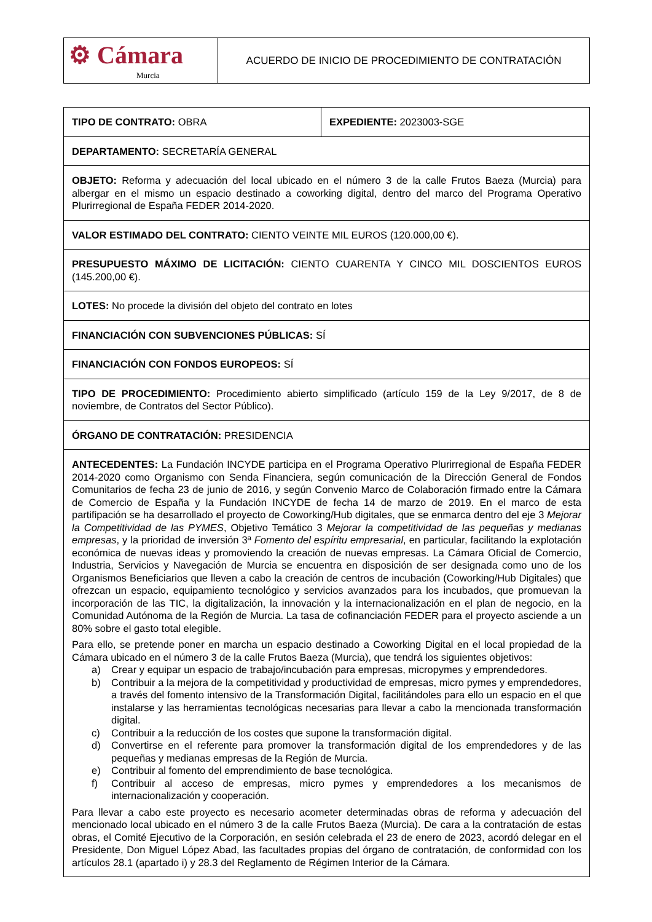| ⚙ Cámara Murcia | ACUERDO DE INICIO DE PROCEDIMIENTO DE CONTRATACIÓN |
| TIPO DE CONTRATO: OBRA | EXPEDIENTE: 2023003-SGE |
| DEPARTAMENTO: SECRETARÍA GENERAL | |
| OBJETO: Reforma y adecuación del local ubicado en el número 3 de la calle Frutos Baeza (Murcia) para albergar en el mismo un espacio destinado a coworking digital, dentro del marco del Programa Operativo Plurirregional de España FEDER 2014-2020. | |
| VALOR ESTIMADO DEL CONTRATO: CIENTO VEINTE MIL EUROS (120.000,00 €). | |
| PRESUPUESTO MÁXIMO DE LICITACIÓN: CIENTO CUARENTA Y CINCO MIL DOSCIENTOS EUROS (145.200,00 €). | |
| LOTES: No procede la división del objeto del contrato en lotes | |
| FINANCIACIÓN CON SUBVENCIONES PÚBLICAS: SÍ | |
| FINANCIACIÓN CON FONDOS EUROPEOS: SÍ | |
| TIPO DE PROCEDIMIENTO: Procedimiento abierto simplificado (artículo 159 de la Ley 9/2017, de 8 de noviembre, de Contratos del Sector Público). | |
| ÓRGANO DE CONTRATACIÓN: PRESIDENCIA | |
| ANTECEDENTES: La Fundación INCYDE participa en el Programa Operativo Plurirregional de España FEDER 2014-2020 como Organismo con Senda Financiera, según comunicación de la Dirección General de Fondos Comunitarios de fecha 23 de junio de 2016, y según Convenio Marco de Colaboración firmado entre la Cámara de Comercio de España y la Fundación INCYDE de fecha 14 de marzo de 2019. En el marco de esta partifipación se ha desarrollado el proyecto de Coworking/Hub digitales, que se enmarca dentro del eje 3 Mejorar la Competitividad de las PYMES , Objetivo Temático 3 Mejorar la competitividad de las pequeñas y medianas empresas , y la prioridad de inversión 3ª Fomento del espíritu empresarial , en particular, facilitando la explotación económica de nuevas ideas y promoviendo la creación de nuevas empresas. La Cámara Oficial de Comercio, Industria, Servicios y Navegación de Murcia se encuentra en disposición de ser designada como uno de los Organismos Beneficiarios que lleven a cabo la creación de centros de incubación (Coworking/Hub Digitales) que ofrezcan un espacio, equipamiento tecnológico y servicios avanzados para los incubados, que promuevan la incorporación de las TIC, la digitalización, la innovación y la internacionalización en el plan de negocio, en la Comunidad Autónoma de la Región de Murcia. La tasa de cofinanciación FEDER para el proyecto asciende a un 80% sobre el gasto total elegible. Para ello, se pretende poner en marcha un espacio destinado a Coworking Digital en el local propiedad de la Cámara ubicado en el número 3 de la calle Frutos Baeza (Murcia), que tendrá los siguientes objetivos: a) Crear y equipar un espacio de trabajo/incubación para empresas, micropymes y emprendedores. b) Contribuir a la mejora de la competitividad y productividad de empresas, micro pymes y emprendedores, a través del fomento intensivo de la Transformación Digital, facilitándoles para ello un espacio en el que instalarse y las herramientas tecnológicas necesarias para llevar a cabo la mencionada transformación digital. c) Contribuir a la reducción de los costes que supone la transformación digital. d) Convertirse en el referente para promover la transformación digital de los emprendedores y de las pequeñas y medianas empresas de la Región de Murcia. e) Contribuir al fomento del emprendimiento de base tecnológica. f) Contribuir al acceso de empresas, micro pymes y emprendedores a los mecanismos de internacionalización y cooperación. Para llevar a cabo este proyecto es necesario acometer determinadas obras de reforma y adecuación del mencionado local ubicado en el número 3 de la calle Frutos Baeza (Murcia). De cara a la contratación de estas obras, el Comité Ejecutivo de la Corporación, en sesión celebrada el 23 de enero de 2023, acordó delegar en el Presidente, Don Miguel López Abad, las facultades propias del órgano de contratación, de conformidad con los artículos 28.1 (apartado i) y 28.3 del Reglamento de Régimen Interior de la Cámara. | |